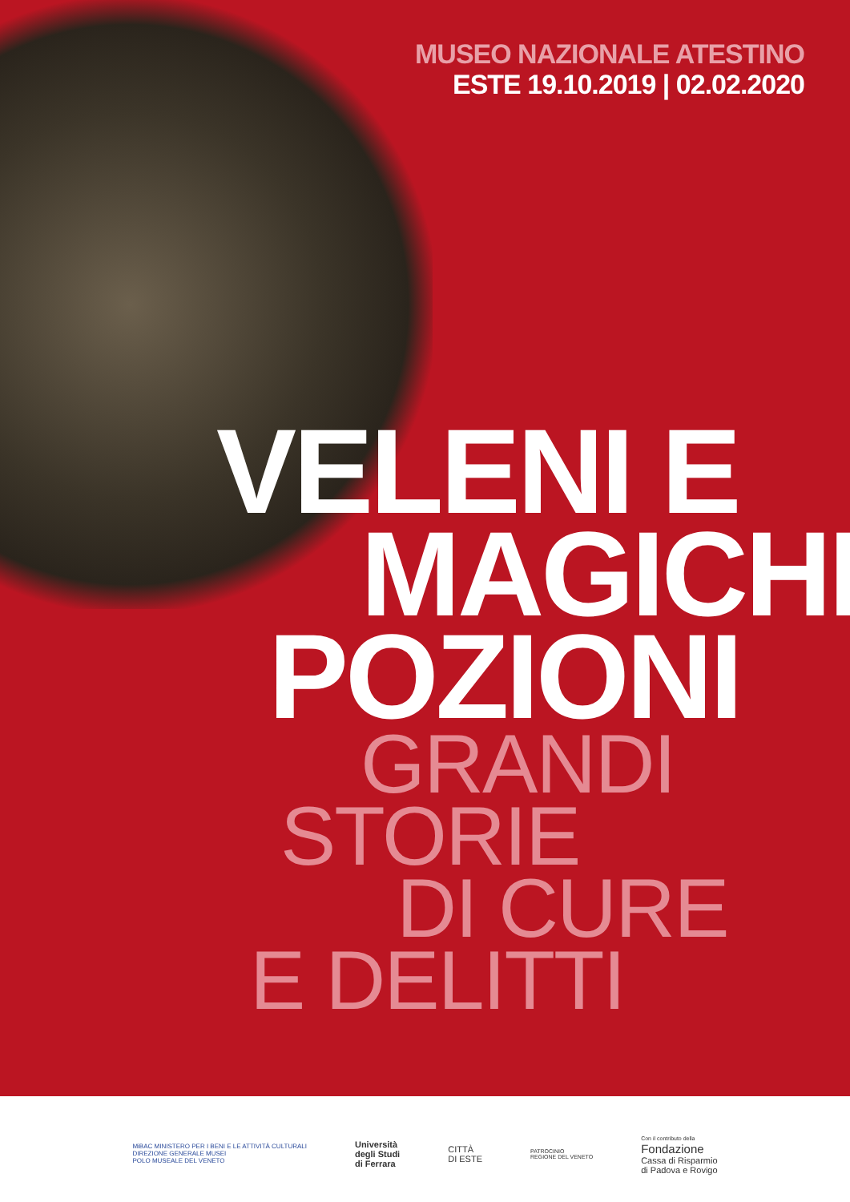MUSEO NAZIONALE ATESTINO
ESTE 19.10.2019 | 02.02.2020
VELENI E
MAGICHE
POZIONI
GRANDI
STORIE
DI CURE
E DELITTI
MiBAC MINISTERO PER I BENI E LE ATTIVITÀ CULTURALI
DIREZIONE GENERALE MUSEI
POLO MUSEALE DEL VENETO
Università
degli Studi
di Ferrara
CITTÀ
DI ESTE
PATROCINIO
REGIONE DEL VENETO
Con il contributo della
Fondazione
Cassa di Risparmio
di Padova e Rovigo